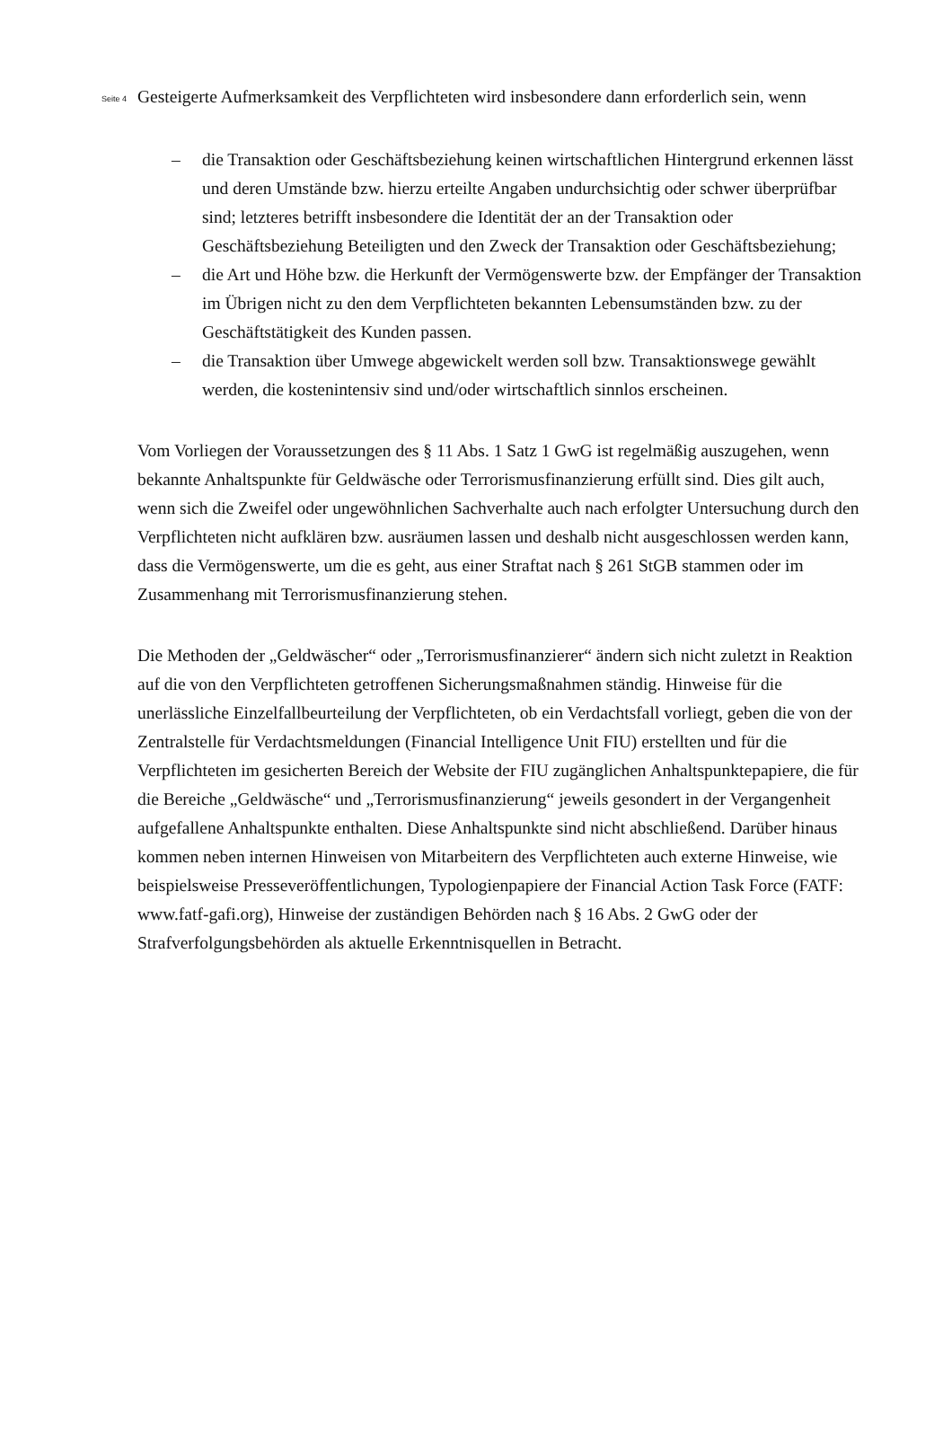Seite 4
Gesteigerte Aufmerksamkeit des Verpflichteten wird insbesondere dann erforderlich sein, wenn
– die Transaktion oder Geschäftsbeziehung keinen wirtschaftlichen Hintergrund erkennen lässt und deren Umstände bzw. hierzu erteilte Angaben undurchsichtig oder schwer überprüfbar sind; letzteres betrifft insbesondere die Identität der an der Transaktion oder Geschäftsbeziehung Beteiligten und den Zweck der Transaktion oder Geschäftsbeziehung;
– die Art und Höhe bzw. die Herkunft der Vermögenswerte bzw. der Empfänger der Transaktion im Übrigen nicht zu den dem Verpflichteten bekannten Lebensumständen bzw. zu der Geschäftstätigkeit des Kunden passen.
– die Transaktion über Umwege abgewickelt werden soll bzw. Transaktionswege gewählt werden, die kostenintensiv sind und/oder wirtschaftlich sinnlos erscheinen.
Vom Vorliegen der Voraussetzungen des § 11 Abs. 1 Satz 1 GwG ist regelmäßig auszugehen, wenn bekannte Anhaltspunkte für Geldwäsche oder Terrorismusfinanzierung erfüllt sind. Dies gilt auch, wenn sich die Zweifel oder ungewöhnlichen Sachverhalte auch nach erfolgter Untersuchung durch den Verpflichteten nicht aufklären bzw. ausräumen lassen und deshalb nicht ausgeschlossen werden kann, dass die Vermögenswerte, um die es geht, aus einer Straftat nach § 261 StGB stammen oder im Zusammenhang mit Terrorismusfinanzierung stehen.
Die Methoden der „Geldwäscher“ oder „Terrorismusfinanzierer“ ändern sich nicht zuletzt in Reaktion auf die von den Verpflichteten getroffenen Sicherungsmaßnahmen ständig. Hinweise für die unerlässliche Einzelfallbeurteilung der Verpflichteten, ob ein Verdachtsfall vorliegt, geben die von der Zentralstelle für Verdachtsmeldungen (Financial Intelligence Unit FIU) erstellten und für die Verpflichteten im gesicherten Bereich der Website der FIU zugänglichen Anhaltspunktepapiere, die für die Bereiche „Geldwäsche“ und „Terrorismusfinanzierung“ jeweils gesondert in der Vergangenheit aufgefallene Anhaltspunkte enthalten. Diese Anhaltspunkte sind nicht abschließend. Darüber hinaus kommen neben internen Hinweisen von Mitarbeitern des Verpflichteten auch externe Hinweise, wie beispielsweise Presseveröffentlichungen, Typologienpapiere der Financial Action Task Force (FATF: www.fatf-gafi.org), Hinweise der zuständigen Behörden nach § 16 Abs. 2 GwG oder der Strafverfolgungsbehörden als aktuelle Erkenntnisquellen in Betracht.